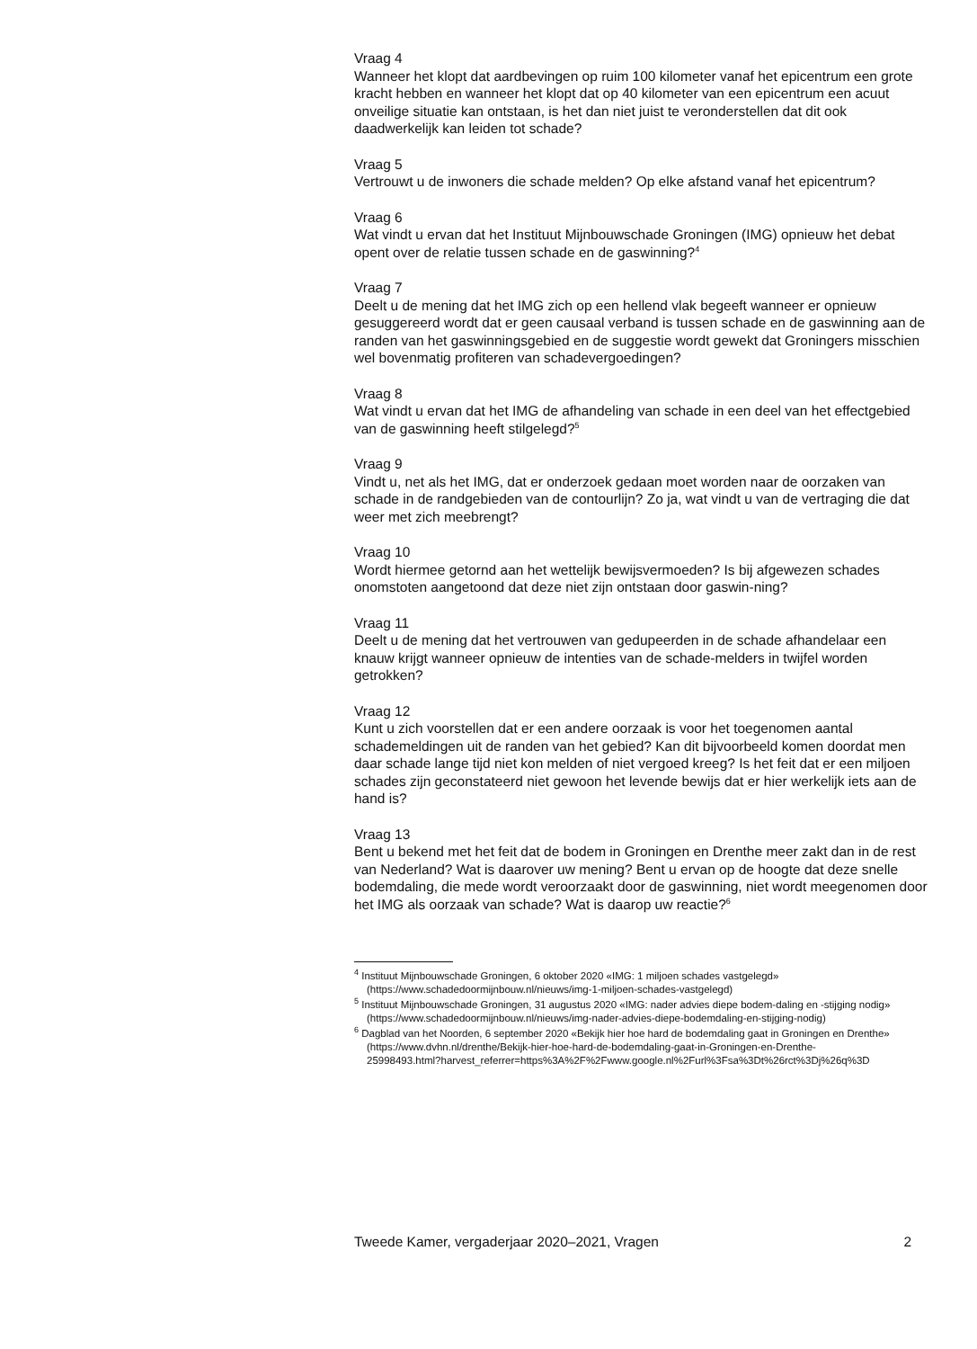Vraag 4
Wanneer het klopt dat aardbevingen op ruim 100 kilometer vanaf het epicentrum een grote kracht hebben en wanneer het klopt dat op 40 kilometer van een epicentrum een acuut onveilige situatie kan ontstaan, is het dan niet juist te veronderstellen dat dit ook daadwerkelijk kan leiden tot schade?
Vraag 5
Vertrouwt u de inwoners die schade melden? Op elke afstand vanaf het epicentrum?
Vraag 6
Wat vindt u ervan dat het Instituut Mijnbouwschade Groningen (IMG) opnieuw het debat opent over de relatie tussen schade en de gaswinning?<sup>4</sup>
Vraag 7
Deelt u de mening dat het IMG zich op een hellend vlak begeeft wanneer er opnieuw gesuggereerd wordt dat er geen causaal verband is tussen schade en de gaswinning aan de randen van het gaswinningsgebied en de suggestie wordt gewekt dat Groningers misschien wel bovenmatig profiteren van schadevergoedingen?
Vraag 8
Wat vindt u ervan dat het IMG de afhandeling van schade in een deel van het effectgebied van de gaswinning heeft stilgelegd?<sup>5</sup>
Vraag 9
Vindt u, net als het IMG, dat er onderzoek gedaan moet worden naar de oorzaken van schade in de randgebieden van de contourlijn? Zo ja, wat vindt u van de vertraging die dat weer met zich meebrengt?
Vraag 10
Wordt hiermee getornd aan het wettelijk bewijsvermoeden? Is bij afgewezen schades onomstoten aangetoond dat deze niet zijn ontstaan door gaswin-ning?
Vraag 11
Deelt u de mening dat het vertrouwen van gedupeerden in de schade afhandelaar een knauw krijgt wanneer opnieuw de intenties van de schade-melders in twijfel worden getrokken?
Vraag 12
Kunt u zich voorstellen dat er een andere oorzaak is voor het toegenomen aantal schademeldingen uit de randen van het gebied? Kan dit bijvoorbeeld komen doordat men daar schade lange tijd niet kon melden of niet vergoed kreeg? Is het feit dat er een miljoen schades zijn geconstateerd niet gewoon het levende bewijs dat er hier werkelijk iets aan de hand is?
Vraag 13
Bent u bekend met het feit dat de bodem in Groningen en Drenthe meer zakt dan in de rest van Nederland? Wat is daarover uw mening? Bent u ervan op de hoogte dat deze snelle bodemdaling, die mede wordt veroorzaakt door de gaswinning, niet wordt meegenomen door het IMG als oorzaak van schade? Wat is daarop uw reactie?<sup>6</sup>
<sup>4</sup> Instituut Mijnbouwschade Groningen, 6 oktober 2020 «IMG: 1 miljoen schades vastgelegd» (https://www.schadedoormijnbouw.nl/nieuws/img-1-miljoen-schades-vastgelegd)
<sup>5</sup> Instituut Mijnbouwschade Groningen, 31 augustus 2020 «IMG: nader advies diepe bodem-daling en -stijging nodig» (https://www.schadedoormijnbouw.nl/nieuws/img-nader-advies-diepe-bodemdaling-en-stijging-nodig)
<sup>6</sup> Dagblad van het Noorden, 6 september 2020 «Bekijk hier hoe hard de bodemdaling gaat in Groningen en Drenthe» (https://www.dvhn.nl/drenthe/Bekijk-hier-hoe-hard-de-bodemdaling-gaat-in-Groningen-en-Drenthe-
25998493.html?harvest_referrer=https%3A%2F%2Fwww.google.nl%2Furl%3Fsa%3Dt%26rct%3Dj%26q%3D
Tweede Kamer, vergaderjaar 2020–2021, Vragen 2